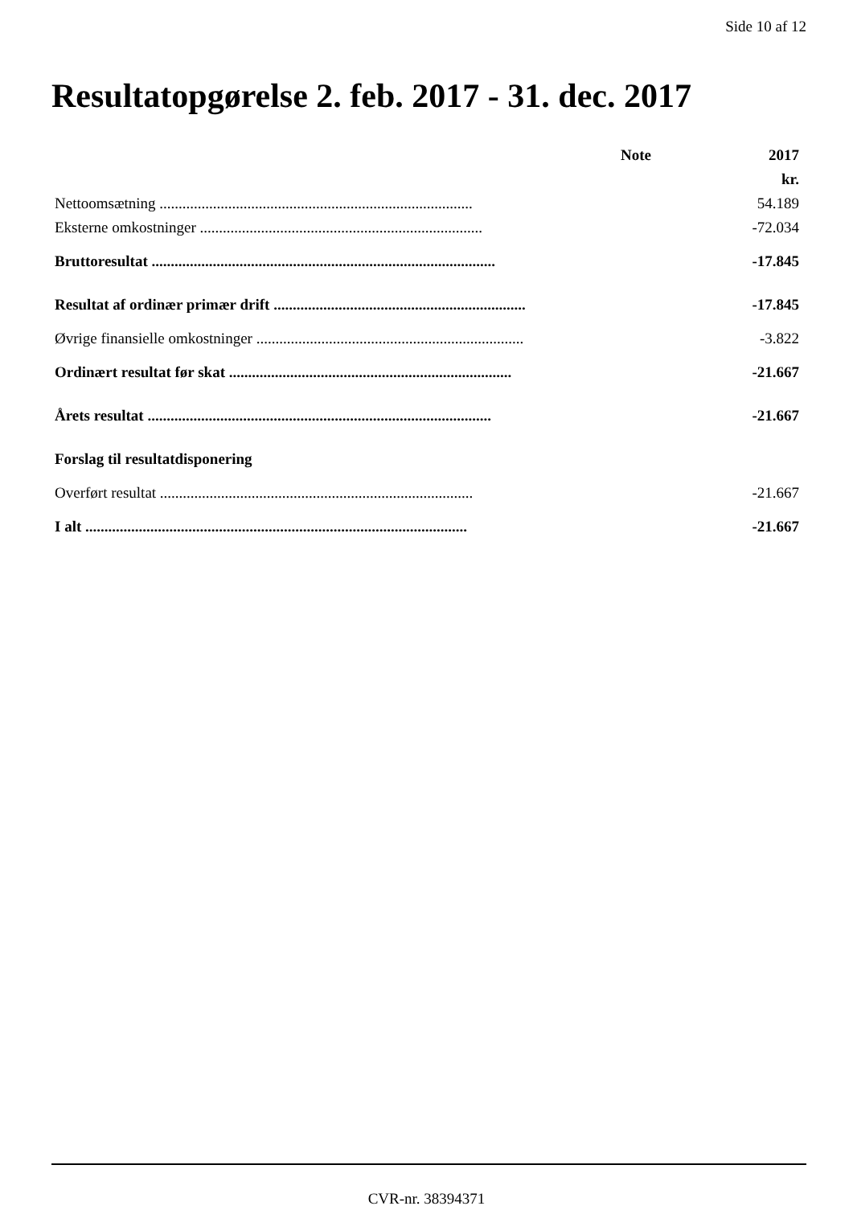Side 10 af 12
Resultatopgørelse 2. feb. 2017 - 31. dec. 2017
| | Note | 2017 |
| --- | --- | --- |
| | | kr. |
| Nettoomsætning .................................................................................. | | 54.189 |
| Eksterne omkostninger .......................................................................... | | -72.034 |
| Bruttoresultat .......................................................................................... | | -17.845 |
| Resultat af ordinær primær drift .................................................................. | | -17.845 |
| Øvrige finansielle omkostninger ...................................................................... | | -3.822 |
| Ordinært resultat før skat .......................................................................... | | -21.667 |
| Årets resultat .......................................................................................... | | -21.667 |
| Forslag til resultatdisponering | | |
| Overført resultat .................................................................................. | | -21.667 |
| I alt .................................................................................................... | | -21.667 |
CVR-nr. 38394371